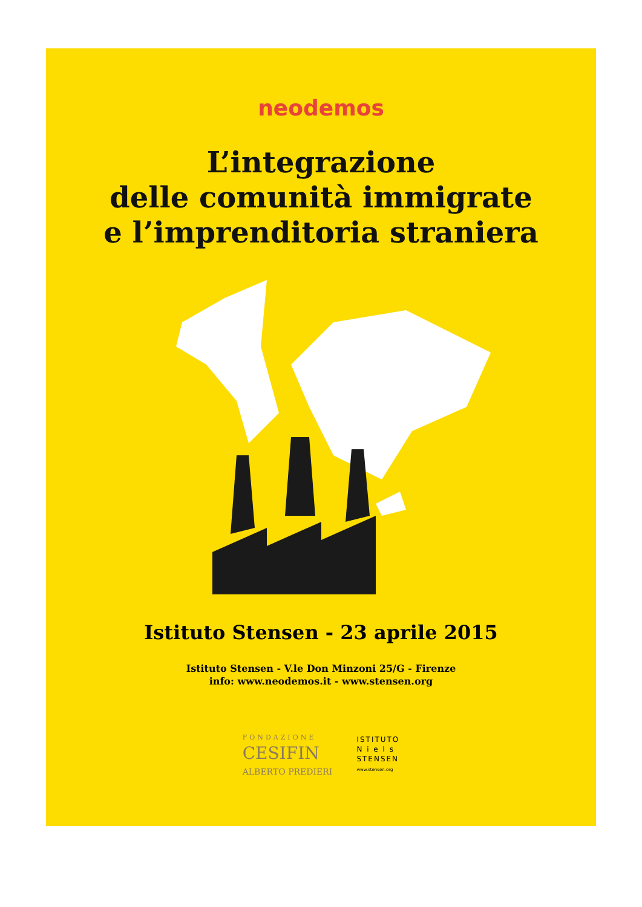neodemos
L’integrazione
delle comunità immigrate
e l’imprenditoria straniera
Istituto Stensen - 23 aprile 2015
Istituto Stensen - V.le Don Minzoni 25/G - Firenze
info: www.neodemos.it - www.stensen.org
FONDAZIONE
CESIFIN
ALBERTO PREDIERI
ISTITUTO
N i e l s
STENSEN
www.stensen.org